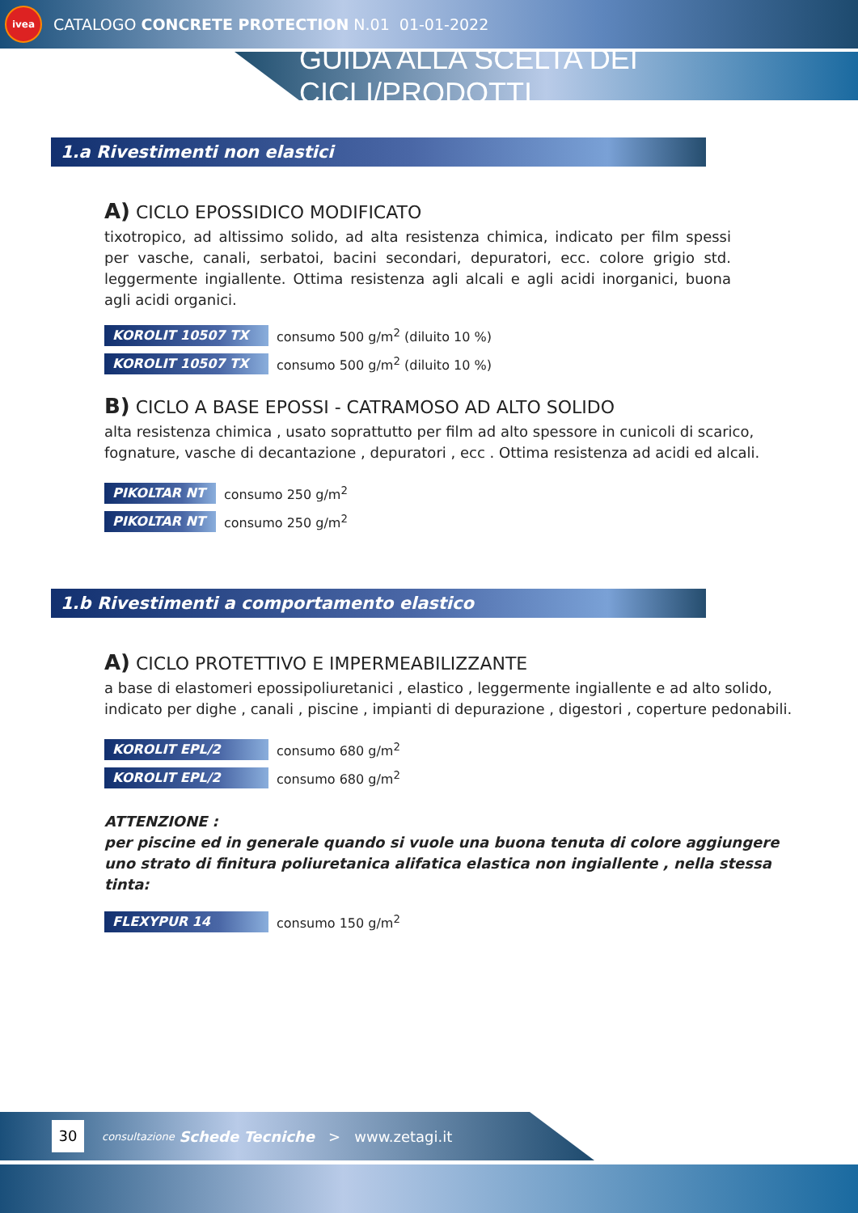ivea
CATALOGO CONCRETE PROTECTION N.01 01-01-2022
GUIDA ALLA SCELTA DEI CICLI/PRODOTTI
1.a Rivestimenti non elastici
A) CICLO EPOSSIDICO MODIFICATO
tixotropico, ad altissimo solido, ad alta resistenza chimica, indicato per film spessi per vasche, canali, serbatoi, bacini secondari, depuratori, ecc. colore grigio std. leggermente ingiallente. Ottima resistenza agli alcali e agli acidi inorganici, buona agli acidi organici.
KOROLIT 10507 TX consumo 500 g/m<sup>2</sup> (diluito 10 %)
KOROLIT 10507 TX consumo 500 g/m<sup>2</sup> (diluito 10 %)
B) CICLO A BASE EPOSSI - CATRAMOSO AD ALTO SOLIDO
alta resistenza chimica , usato soprattutto per film ad alto spessore in cunicoli di scarico, fognature, vasche di decantazione , depuratori , ecc . Ottima resistenza ad acidi ed alcali.
PIKOLTAR NT consumo 250 g/m<sup>2</sup>
PIKOLTAR NT consumo 250 g/m<sup>2</sup>
1.b Rivestimenti a comportamento elastico
A) CICLO PROTETTIVO E IMPERMEABILIZZANTE
a base di elastomeri epossipoliuretanici , elastico , leggermente ingiallente e ad alto solido, indicato per dighe , canali , piscine , impianti di depurazione , digestori , coperture pedonabili.
KOROLIT EPL/2 consumo 680 g/m<sup>2</sup>
KOROLIT EPL/2 consumo 680 g/m<sup>2</sup>
ATTENZIONE :
per piscine ed in generale quando si vuole una buona tenuta di colore aggiungere uno strato di finitura poliuretanica alifatica elastica non ingiallente , nella stessa tinta:
FLEXYPUR 14 consumo 150 g/m<sup>2</sup>
30 consultazione Schede Tecniche > www.zetagi.it